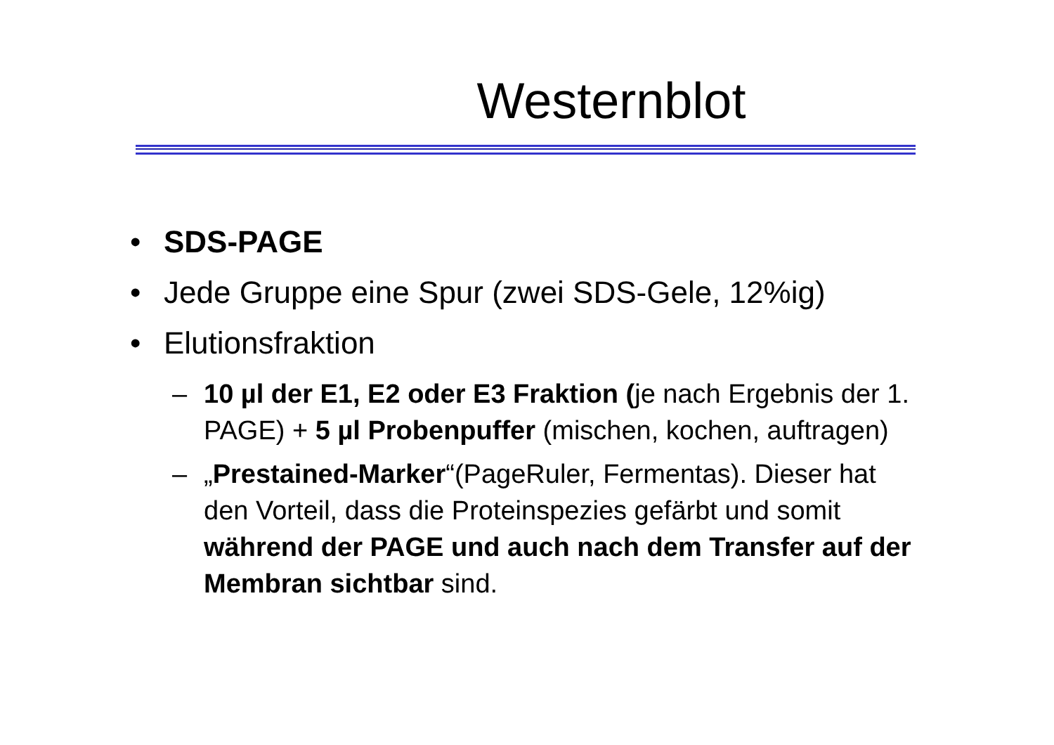Westernblot
• SDS-PAGE
• Jede Gruppe eine Spur (zwei SDS-Gele, 12%ig)
• Elutionsfraktion
– 10 µl der E1, E2 oder E3 Fraktion (je nach Ergebnis der 1. PAGE) + 5 µl Probenpuffer (mischen, kochen, auftragen)
– „Prestained-Marker“(PageRuler, Fermentas). Dieser hat den Vorteil, dass die Proteinspezies gefärbt und somit während der PAGE und auch nach dem Transfer auf der Membran sichtbar sind.